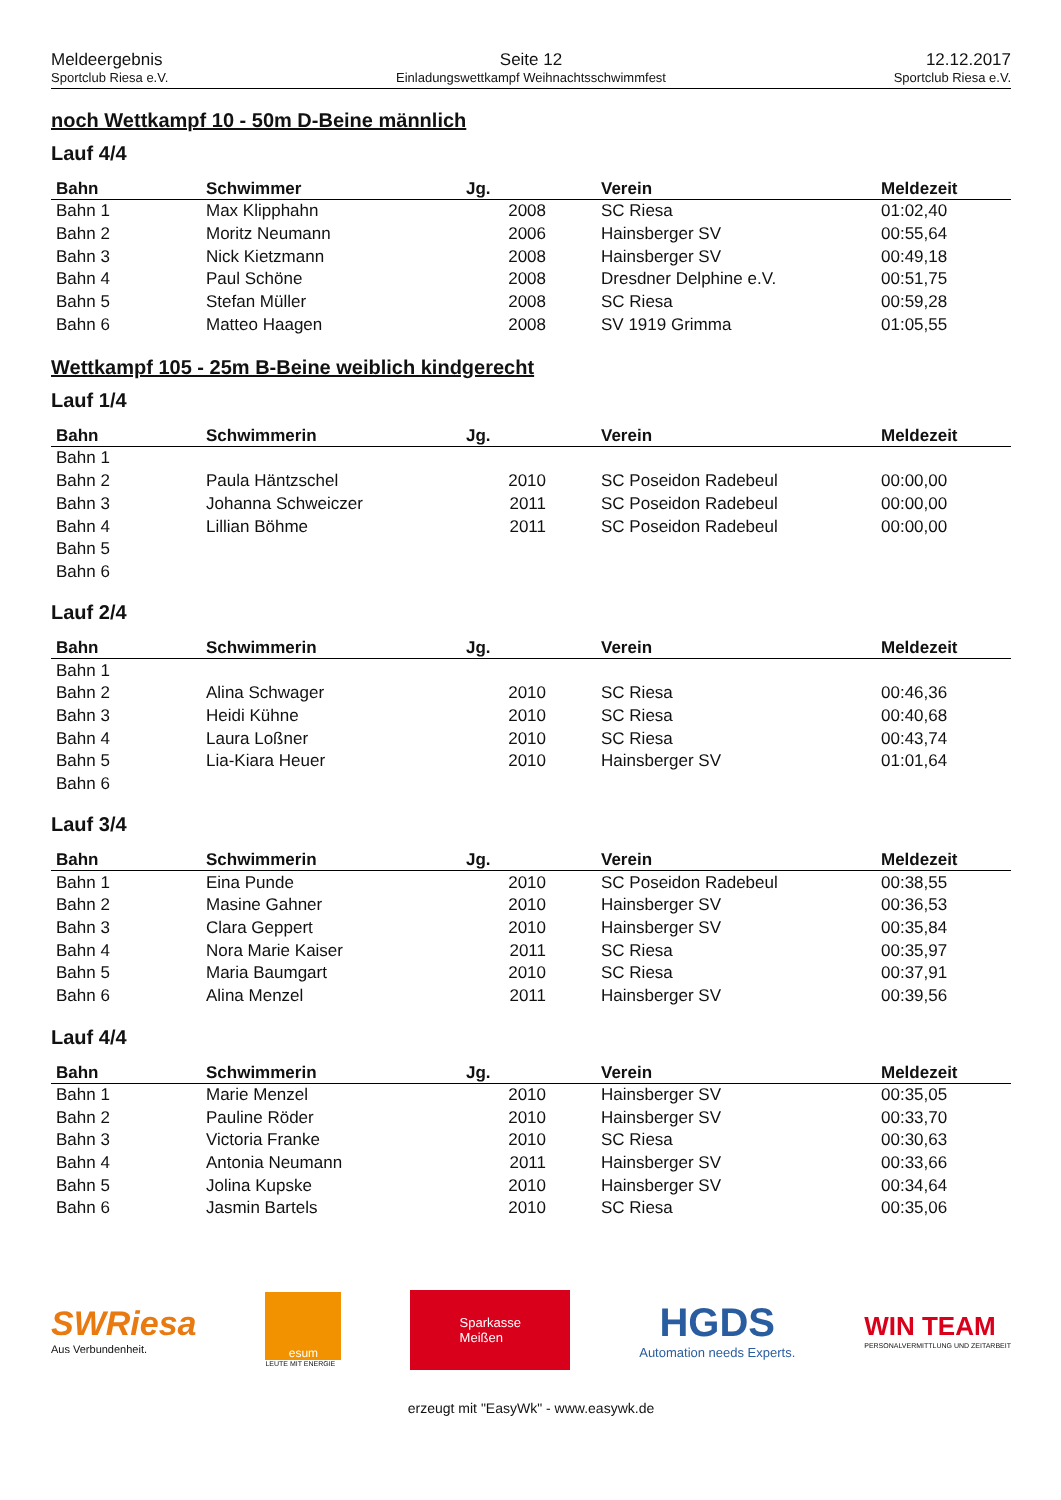Meldeergebnis
Sportclub Riesa e.V.
Seite 12
Einladungswettkampf Weihnachtsschwimmfest
12.12.2017
Sportclub Riesa e.V.
noch Wettkampf 10 - 50m D-Beine männlich
Lauf 4/4
| Bahn | Schwimmer | Jg. | Verein | Meldezeit |
| --- | --- | --- | --- | --- |
| Bahn 1 | Max Klipphahn | 2008 | SC Riesa | 01:02,40 |
| Bahn 2 | Moritz Neumann | 2006 | Hainsberger SV | 00:55,64 |
| Bahn 3 | Nick Kietzmann | 2008 | Hainsberger SV | 00:49,18 |
| Bahn 4 | Paul Schöne | 2008 | Dresdner Delphine e.V. | 00:51,75 |
| Bahn 5 | Stefan Müller | 2008 | SC Riesa | 00:59,28 |
| Bahn 6 | Matteo Haagen | 2008 | SV 1919 Grimma | 01:05,55 |
Wettkampf 105 - 25m B-Beine weiblich kindgerecht
Lauf 1/4
| Bahn | Schwimmerin | Jg. | Verein | Meldezeit |
| --- | --- | --- | --- | --- |
| Bahn 1 | | | | |
| Bahn 2 | Paula Häntzschel | 2010 | SC Poseidon Radebeul | 00:00,00 |
| Bahn 3 | Johanna Schweiczer | 2011 | SC Poseidon Radebeul | 00:00,00 |
| Bahn 4 | Lillian Böhme | 2011 | SC Poseidon Radebeul | 00:00,00 |
| Bahn 5 | | | | |
| Bahn 6 | | | | |
Lauf 2/4
| Bahn | Schwimmerin | Jg. | Verein | Meldezeit |
| --- | --- | --- | --- | --- |
| Bahn 1 | | | | |
| Bahn 2 | Alina Schwager | 2010 | SC Riesa | 00:46,36 |
| Bahn 3 | Heidi Kühne | 2010 | SC Riesa | 00:40,68 |
| Bahn 4 | Laura Loßner | 2010 | SC Riesa | 00:43,74 |
| Bahn 5 | Lia-Kiara Heuer | 2010 | Hainsberger SV | 01:01,64 |
| Bahn 6 | | | | |
Lauf 3/4
| Bahn | Schwimmerin | Jg. | Verein | Meldezeit |
| --- | --- | --- | --- | --- |
| Bahn 1 | Eina Punde | 2010 | SC Poseidon Radebeul | 00:38,55 |
| Bahn 2 | Masine Gahner | 2010 | Hainsberger SV | 00:36,53 |
| Bahn 3 | Clara Geppert | 2010 | Hainsberger SV | 00:35,84 |
| Bahn 4 | Nora Marie Kaiser | 2011 | SC Riesa | 00:35,97 |
| Bahn 5 | Maria Baumgart | 2010 | SC Riesa | 00:37,91 |
| Bahn 6 | Alina Menzel | 2011 | Hainsberger SV | 00:39,56 |
Lauf 4/4
| Bahn | Schwimmerin | Jg. | Verein | Meldezeit |
| --- | --- | --- | --- | --- |
| Bahn 1 | Marie Menzel | 2010 | Hainsberger SV | 00:35,05 |
| Bahn 2 | Pauline Röder | 2010 | Hainsberger SV | 00:33,70 |
| Bahn 3 | Victoria Franke | 2010 | SC Riesa | 00:30,63 |
| Bahn 4 | Antonia Neumann | 2011 | Hainsberger SV | 00:33,66 |
| Bahn 5 | Jolina Kupske | 2010 | Hainsberger SV | 00:34,64 |
| Bahn 6 | Jasmin Bartels | 2010 | SC Riesa | 00:35,06 |
SWRiesa
Aus Verbundenheit.
esum
LEUTE MIT ENERGIE
Sparkasse
Meißen
HGDS
Automation needs Experts.
WIN TEAM
PERSONALVERMITTLUNG UND ZEITARBEIT
erzeugt mit "EasyWk" - www.easywk.de